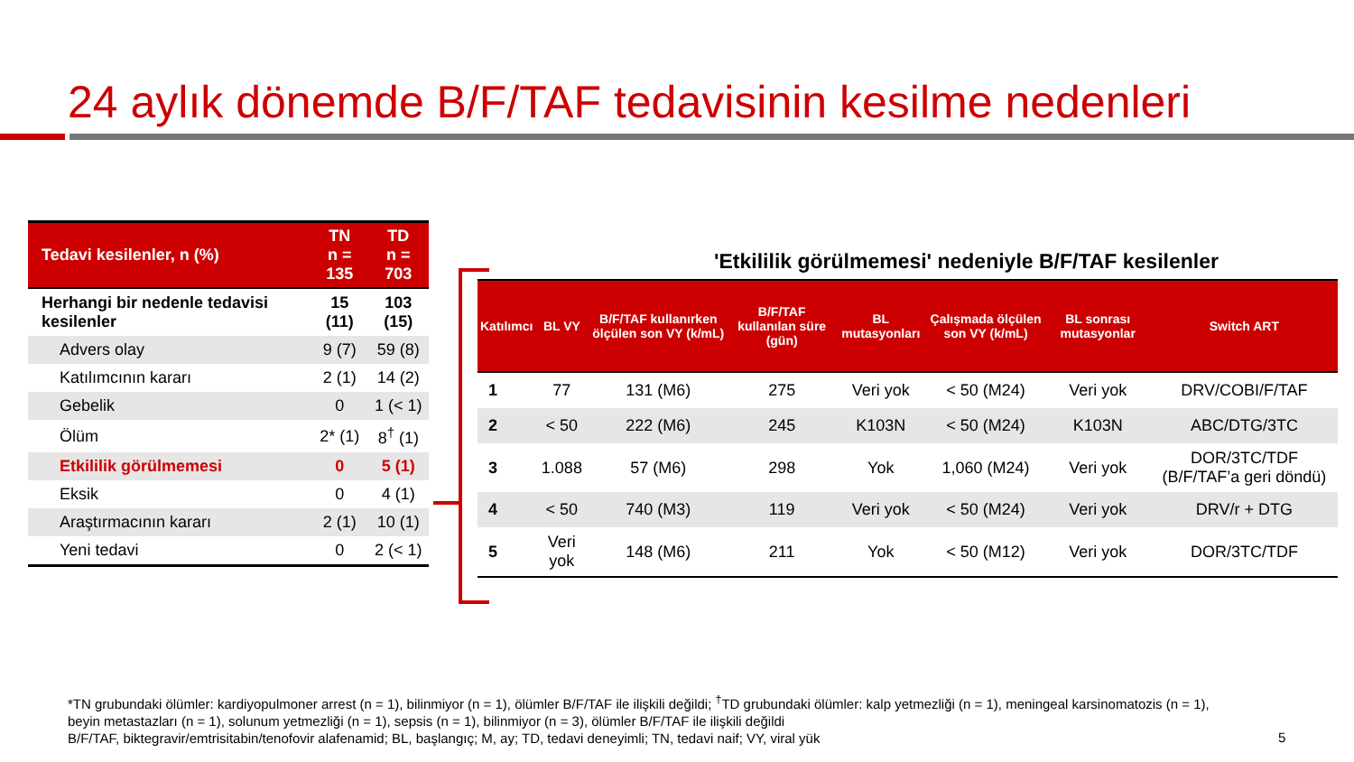24 aylık dönemde B/F/TAF tedavisinin kesilme nedenleri
| Tedavi kesilenler, n (%) | TN n = 135 | TD n = 703 |
| --- | --- | --- |
| Herhangi bir nedenle tedavisi kesilenler | 15 (11) | 103 (15) |
| Advers olay | 9 (7) | 59 (8) |
| Katılımcının kararı | 2 (1) | 14 (2) |
| Gebelik | 0 | 1 (< 1) |
| Ölüm | 2* (1) | 8<sup>†</sup> (1) |
| Etkililik görülmemesi | 0 | 5 (1) |
| Eksik | 0 | 4 (1) |
| Araştırmacının kararı | 2 (1) | 10 (1) |
| Yeni tedavi | 0 | 2 (< 1) |
'Etkililik görülmemesi' nedeniyle B/F/TAF kesilenler
| Katılımcı | BL VY | B/F/TAF kullanırken ölçülen son VY (k/mL) | B/F/TAF kullanılan süre (gün) | BL mutasyonları | Çalışmada ölçülen son VY (k/mL) | BL sonrası mutasyonlar | Switch ART |
| --- | --- | --- | --- | --- | --- | --- | --- |
| 1 | 77 | 131 (M6) | 275 | Veri yok | < 50 (M24) | Veri yok | DRV/COBI/F/TAF |
| 2 | < 50 | 222 (M6) | 245 | K103N | < 50 (M24) | K103N | ABC/DTG/3TC |
| 3 | 1.088 | 57 (M6) | 298 | Yok | 1,060 (M24) | Veri yok | DOR/3TC/TDF (B/F/TAF’a geri döndü) |
| 4 | < 50 | 740 (M3) | 119 | Veri yok | < 50 (M24) | Veri yok | DRV/r + DTG |
| 5 | Veri yok | 148 (M6) | 211 | Yok | < 50 (M12) | Veri yok | DOR/3TC/TDF |
*TN grubundaki ölümler: kardiyopulmoner arrest (n = 1), bilinmiyor (n = 1), ölümler B/F/TAF ile ilişkili değildi; <sup>†</sup>TD grubundaki ölümler: kalp yetmezliği (n = 1), meningeal karsinomatozis (n = 1), beyin metastazları (n = 1), solunum yetmezliği (n = 1), sepsis (n = 1), bilinmiyor (n = 3), ölümler B/F/TAF ile ilişkili değildi
B/F/TAF, biktegravir/emtrisitabin/tenofovir alafenamid; BL, başlangıç; M, ay; TD, tedavi deneyimli; TN, tedavi naif; VY, viral yük
5